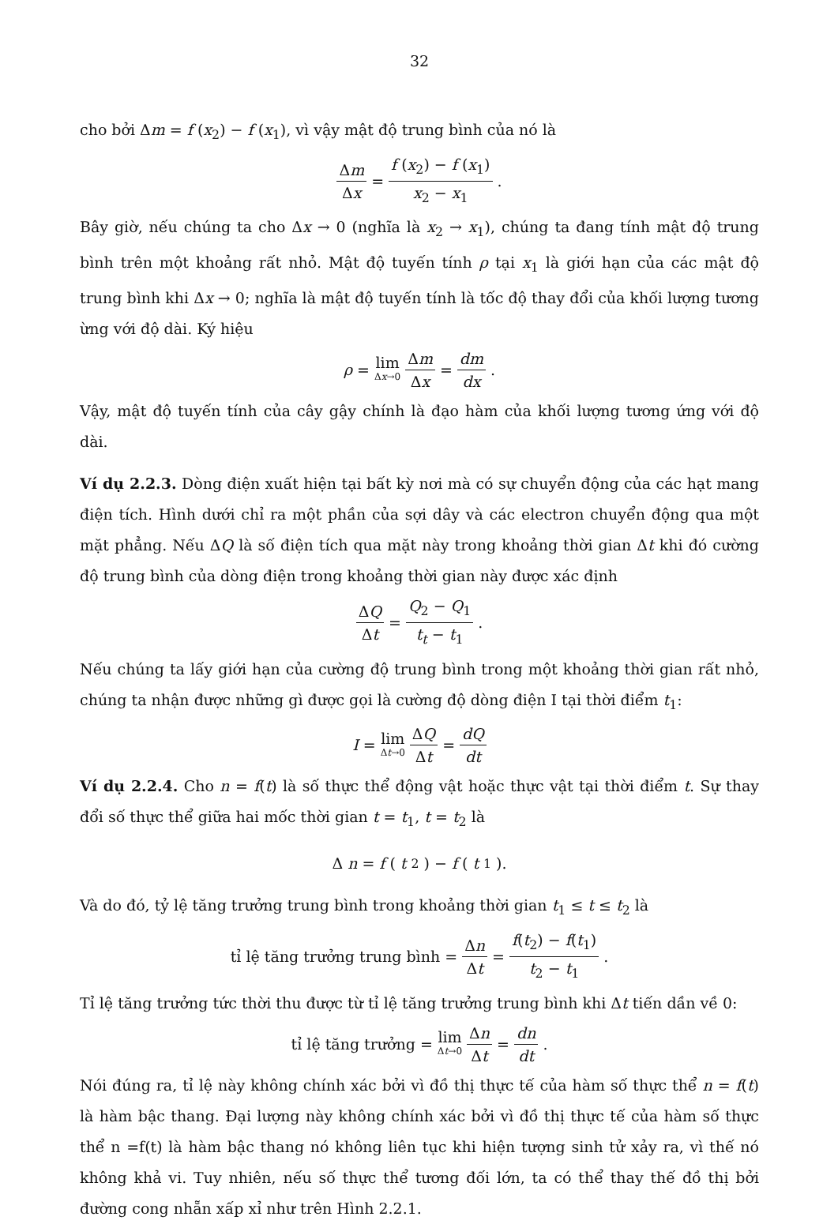32
cho bởi Δm = f (x<sub>2</sub>) − f (x<sub>1</sub>), vì vậy mật độ trung bình của nó là
Δm Δx = f (x<sub>2</sub>) − f (x<sub>1</sub>) x<sub>2</sub> − x<sub>1</sub>.
Bây giờ, nếu chúng ta cho Δx → 0 (nghĩa là x<sub>2</sub> → x<sub>1</sub>), chúng ta đang tính mật độ trung bình trên một khoảng rất nhỏ. Mật độ tuyến tính ρ tại x<sub>1</sub> là giới hạn của các mật độ trung bình khi Δx → 0; nghĩa là mật độ tuyến tính là tốc độ thay đổi của khối lượng tương ừng với độ dài. Ký hiệu
ρ = lim Δx→0 Δm Δx = dm dx.
Vậy, mật độ tuyến tính của cây gậy chính là đạo hàm của khối lượng tương ứng với độ dài.
Ví dụ 2.2.3. Dòng điện xuất hiện tại bất kỳ nơi mà có sự chuyển động của các hạt mang điện tích. Hình dưới chỉ ra một phần của sợi dây và các electron chuyển động qua một mặt phẳng. Nếu ΔQ là số điện tích qua mặt này trong khoảng thời gian Δt khi đó cường độ trung bình của dòng điện trong khoảng thời gian này được xác định
ΔQ Δt = Q<sub>2</sub> − Q<sub>1</sub> t<sub>t</sub> − t<sub>1</sub>.
Nếu chúng ta lấy giới hạn của cường độ trung bình trong một khoảng thời gian rất nhỏ, chúng ta nhận được những gì được gọi là cường độ dòng điện I tại thời điểm t<sub>1</sub>:
I = lim Δt→0 ΔQ Δt = dQ dt
Ví dụ 2.2.4. Cho n = f(t) là số thực thể động vật hoặc thực vật tại thời điểm t. Sự thay đổi số thực thể giữa hai mốc thời gian t = t<sub>1</sub>, t = t<sub>2</sub> là
Δ n = f (t<sub>2</sub>) − f (t<sub>1</sub>).
Và do đó, tỷ lệ tăng trưởng trung bình trong khoảng thời gian t<sub>1</sub> ≤ t ≤ t<sub>2</sub> là
tỉ lệ tăng trưởng trung bình = Δn Δt = f(t<sub>2</sub>) − f(t<sub>1</sub>) t<sub>2</sub> − t<sub>1</sub>.
Tỉ lệ tăng trưởng tức thời thu được từ tỉ lệ tăng trưởng trung bình khi Δt tiến dần về 0:
tỉ lệ tăng trưởng = lim Δt→0 Δn Δt = dn dt.
Nói đúng ra, tỉ lệ này không chính xác bởi vì đồ thị thực tế của hàm số thực thể n = f(t) là hàm bậc thang. Đại lượng này không chính xác bởi vì đồ thị thực tế của hàm số thực thể n =f(t) là hàm bậc thang nó không liên tục khi hiện tượng sinh tử xảy ra, vì thế nó không khả vi. Tuy nhiên, nếu số thực thể tương đối lớn, ta có thể thay thế đồ thị bởi đường cong nhẵn xấp xỉ như trên Hình 2.2.1.